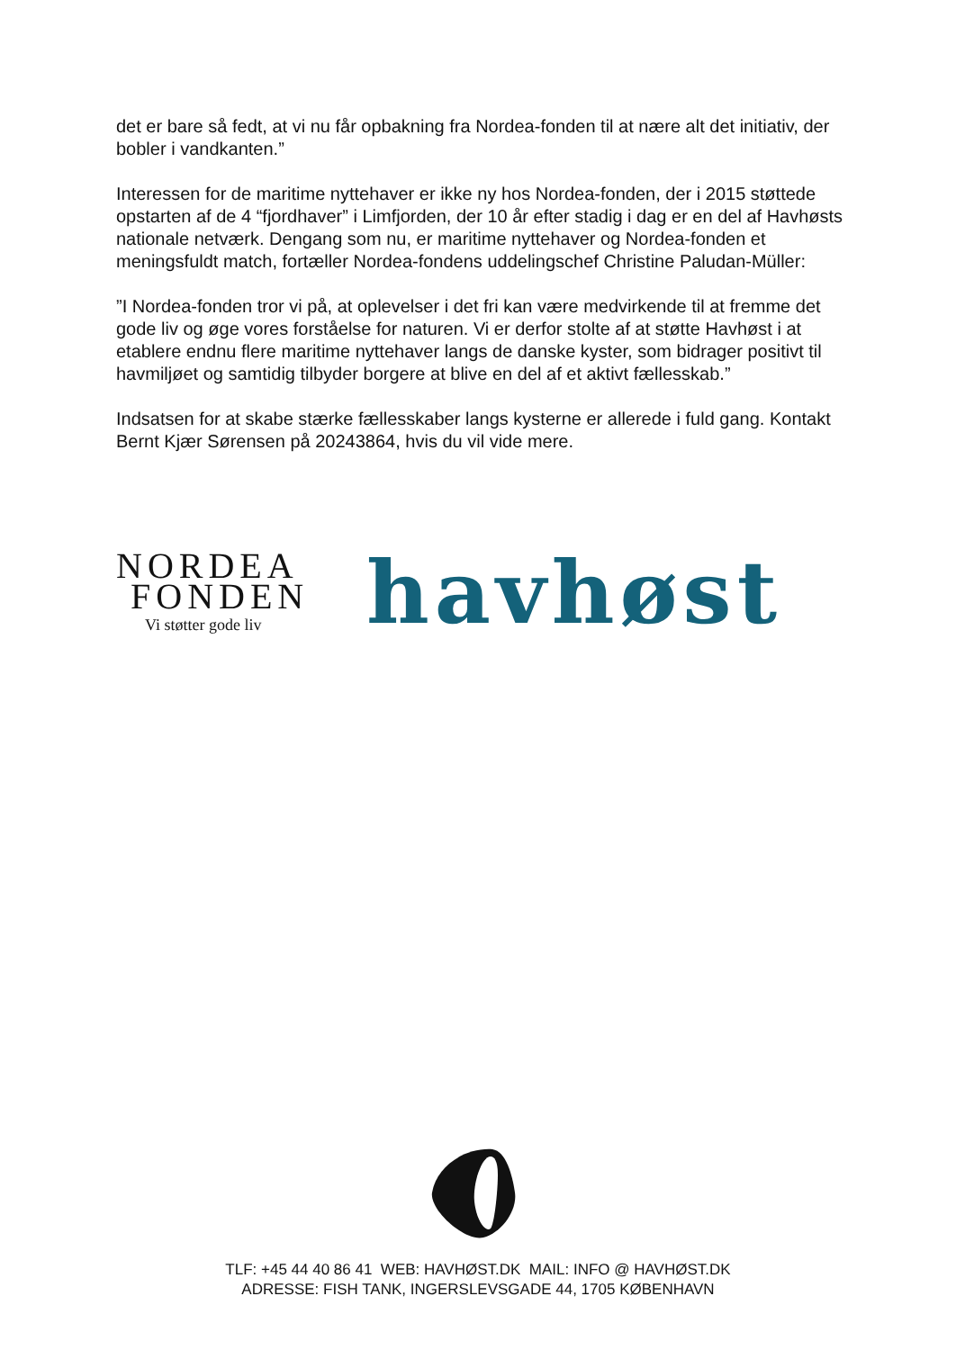det er bare så fedt, at vi nu får opbakning fra Nordea-fonden til at nære alt det initiativ, der bobler i vandkanten.”
Interessen for de maritime nyttehaver er ikke ny hos Nordea-fonden, der i 2015 støttede opstarten af de 4 “fjordhaver” i Limfjorden, der 10 år efter stadig i dag er en del af Havhøsts nationale netværk. Dengang som nu, er maritime nyttehaver og Nordea-fonden et meningsfuldt match, fortæller Nordea-fondens uddelingschef Christine Paludan-Müller:
”I Nordea-fonden tror vi på, at oplevelser i det fri kan være medvirkende til at fremme det gode liv og øge vores forståelse for naturen. Vi er derfor stolte af at støtte Havhøst i at etablere endnu flere maritime nyttehaver langs de danske kyster, som bidrager positivt til havmiljøet og samtidig tilbyder borgere at blive en del af et aktivt fællesskab.”
Indsatsen for at skabe stærke fællesskaber langs kysterne er allerede i fuld gang. Kontakt Bernt Kjær Sørensen på 20243864, hvis du vil vide mere.
NORDEA
FONDEN
Vi støtter gode liv
havhøst
TLF: +45 44 40 86 41 WEB: HAVHØST.DK MAIL: INFO @ HAVHØST.DK
ADRESSE: FISH TANK, INGERSLEVSGADE 44, 1705 KØBENHAVN